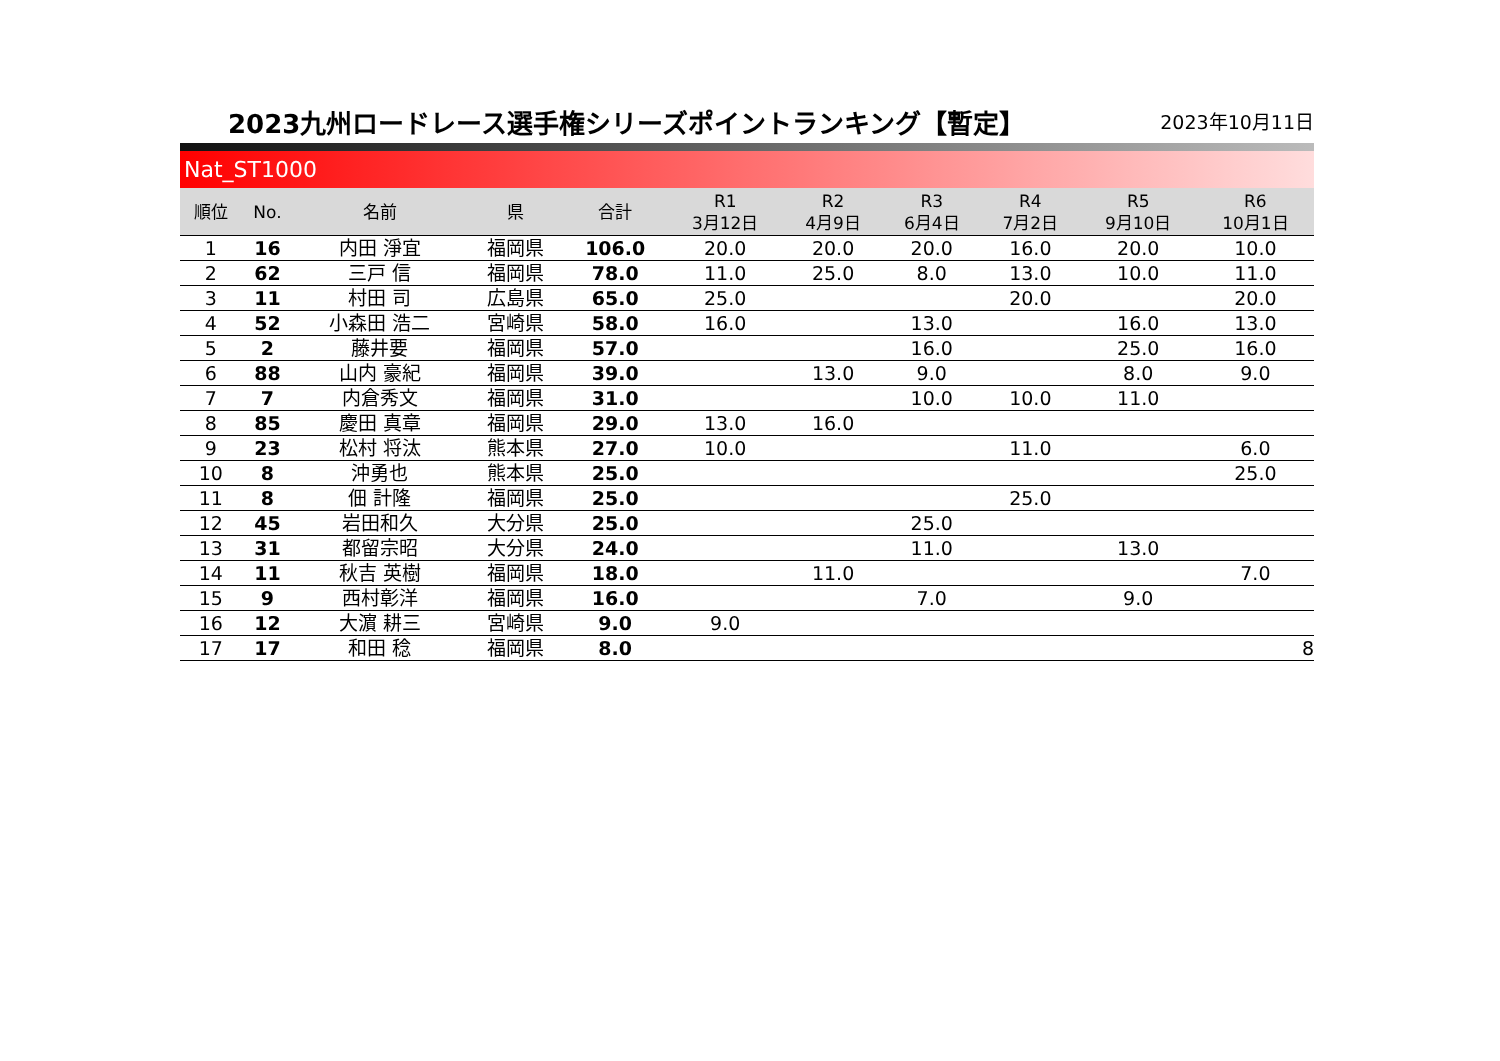2023九州ロードレース選手権シリーズポイントランキング【暫定】
2023年10月11日
Nat_ST1000
| 順位 | No. | 名前 | 県 | 合計 | R1 3月12日 | R2 4月9日 | R3 6月4日 | R4 7月2日 | R5 9月10日 | R6 10月1日 |
| --- | --- | --- | --- | --- | --- | --- | --- | --- | --- | --- |
| 1 | 16 | 内田 淨宜 | 福岡県 | 106.0 | 20.0 | 20.0 | 20.0 | 16.0 | 20.0 | 10.0 |
| 2 | 62 | 三戸 信 | 福岡県 | 78.0 | 11.0 | 25.0 | 8.0 | 13.0 | 10.0 | 11.0 |
| 3 | 11 | 村田 司 | 広島県 | 65.0 | 25.0 | | | 20.0 | | 20.0 |
| 4 | 52 | 小森田 浩二 | 宮崎県 | 58.0 | 16.0 | | 13.0 | | 16.0 | 13.0 |
| 5 | 2 | 藤井要 | 福岡県 | 57.0 | | | 16.0 | | 25.0 | 16.0 |
| 6 | 88 | 山内 豪紀 | 福岡県 | 39.0 | | 13.0 | 9.0 | | 8.0 | 9.0 |
| 7 | 7 | 内倉秀文 | 福岡県 | 31.0 | | | 10.0 | 10.0 | 11.0 | |
| 8 | 85 | 慶田 真章 | 福岡県 | 29.0 | 13.0 | 16.0 | | | | |
| 9 | 23 | 松村 将汰 | 熊本県 | 27.0 | 10.0 | | | 11.0 | | 6.0 |
| 10 | 8 | 沖勇也 | 熊本県 | 25.0 | | | | | | 25.0 |
| 11 | 8 | 佃 計隆 | 福岡県 | 25.0 | | | | 25.0 | | |
| 12 | 45 | 岩田和久 | 大分県 | 25.0 | | | 25.0 | | | |
| 13 | 31 | 都留宗昭 | 大分県 | 24.0 | | | 11.0 | | 13.0 | |
| 14 | 11 | 秋吉 英樹 | 福岡県 | 18.0 | | 11.0 | | | | 7.0 |
| 15 | 9 | 西村彰洋 | 福岡県 | 16.0 | | | 7.0 | | 9.0 | |
| 16 | 12 | 大濵 耕三 | 宮崎県 | 9.0 | 9.0 | | | | | |
| 17 | 17 | 和田 稔 | 福岡県 | 8.0 | | | | | | 8 |